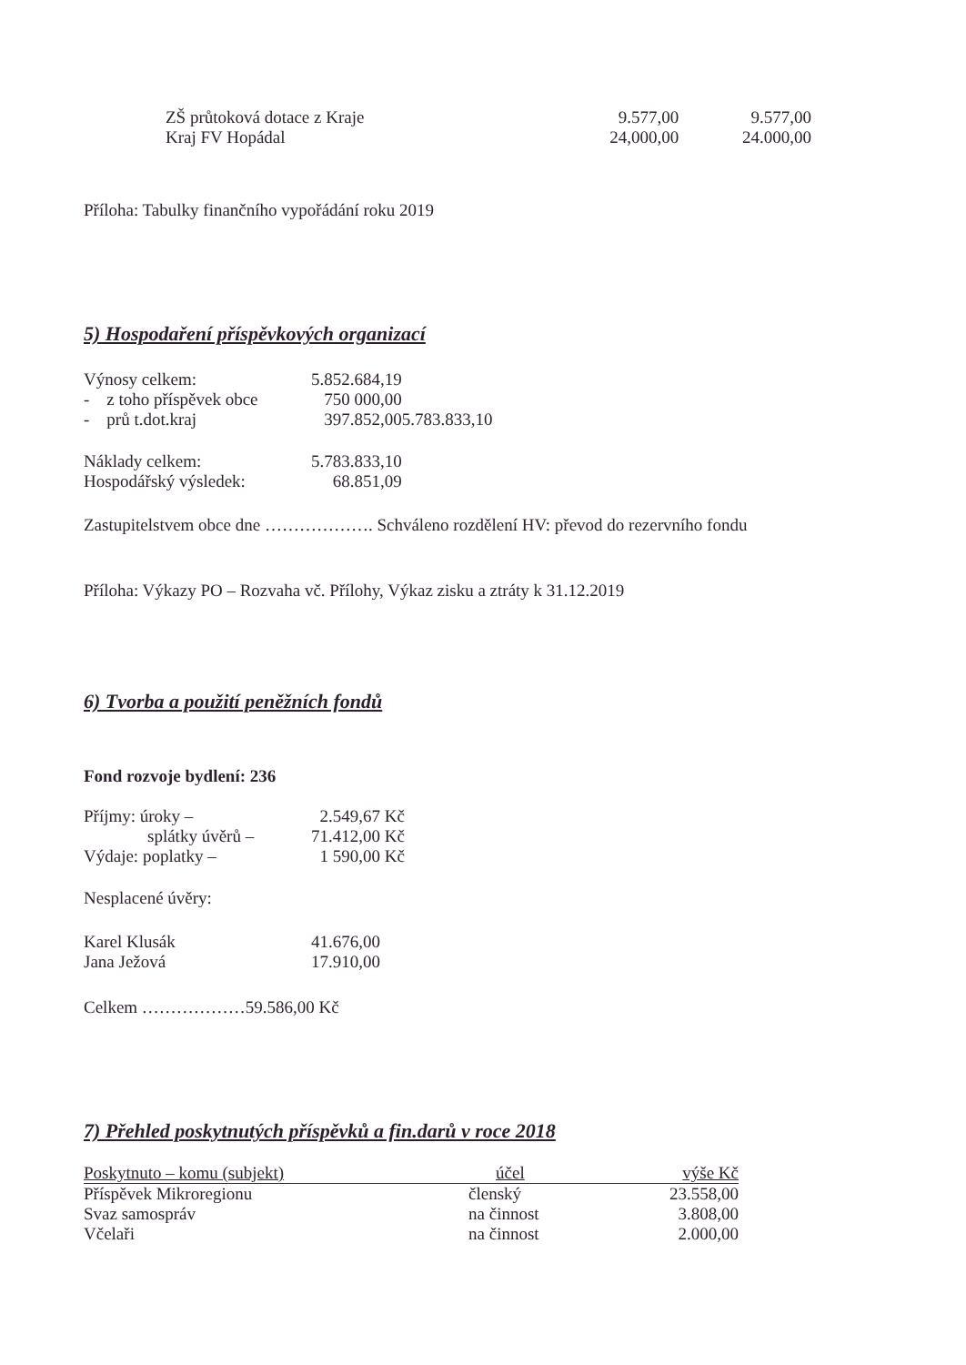| ZŠ průtoková dotace z Kraje | 9.577,00 | 9.577,00 |
| Kraj FV Hopádal | 24,000,00 | 24.000,00 |
Příloha: Tabulky finančního vypořádání roku 2019
5) Hospodaření příspěvkových organizací
| Výnosy celkem: | 5.852.684,19 |
| - z toho příspěvek obce | 750 000,00 |
| - prů t.dot.kraj | 397.852,005.783.833,10 |
| Náklady celkem: | 5.783.833,10 |
| Hospodářský výsledek: | 68.851,09 |
Zastupitelstvem obce dne ………………. Schváleno rozdělení HV: převod do rezervního fondu
Příloha: Výkazy PO – Rozvaha vč. Přílohy, Výkaz zisku a ztráty k 31.12.2019
6) Tvorba a použití peněžních fondů
Fond rozvoje bydlení: 236
| Příjmy: úroky – | 2.549,67 Kč |
| splátky úvěrů – | 71.412,00 Kč |
| Výdaje: poplatky – | 1 590,00 Kč |
Nesplacené úvěry:
| Karel Klusák | 41.676,00 |
| Jana Ježová | 17.910,00 |
Celkem ………………59.586,00 Kč
7) Přehled poskytnutých příspěvků a fin.darů v roce 2018
| Poskytnuto – komu (subjekt) | účel | výše Kč |
| --- | --- | --- |
| Příspěvek Mikroregionu | členský | 23.558,00 |
| Svaz samospráv | na činnost | 3.808,00 |
| Včelaři | na činnost | 2.000,00 |